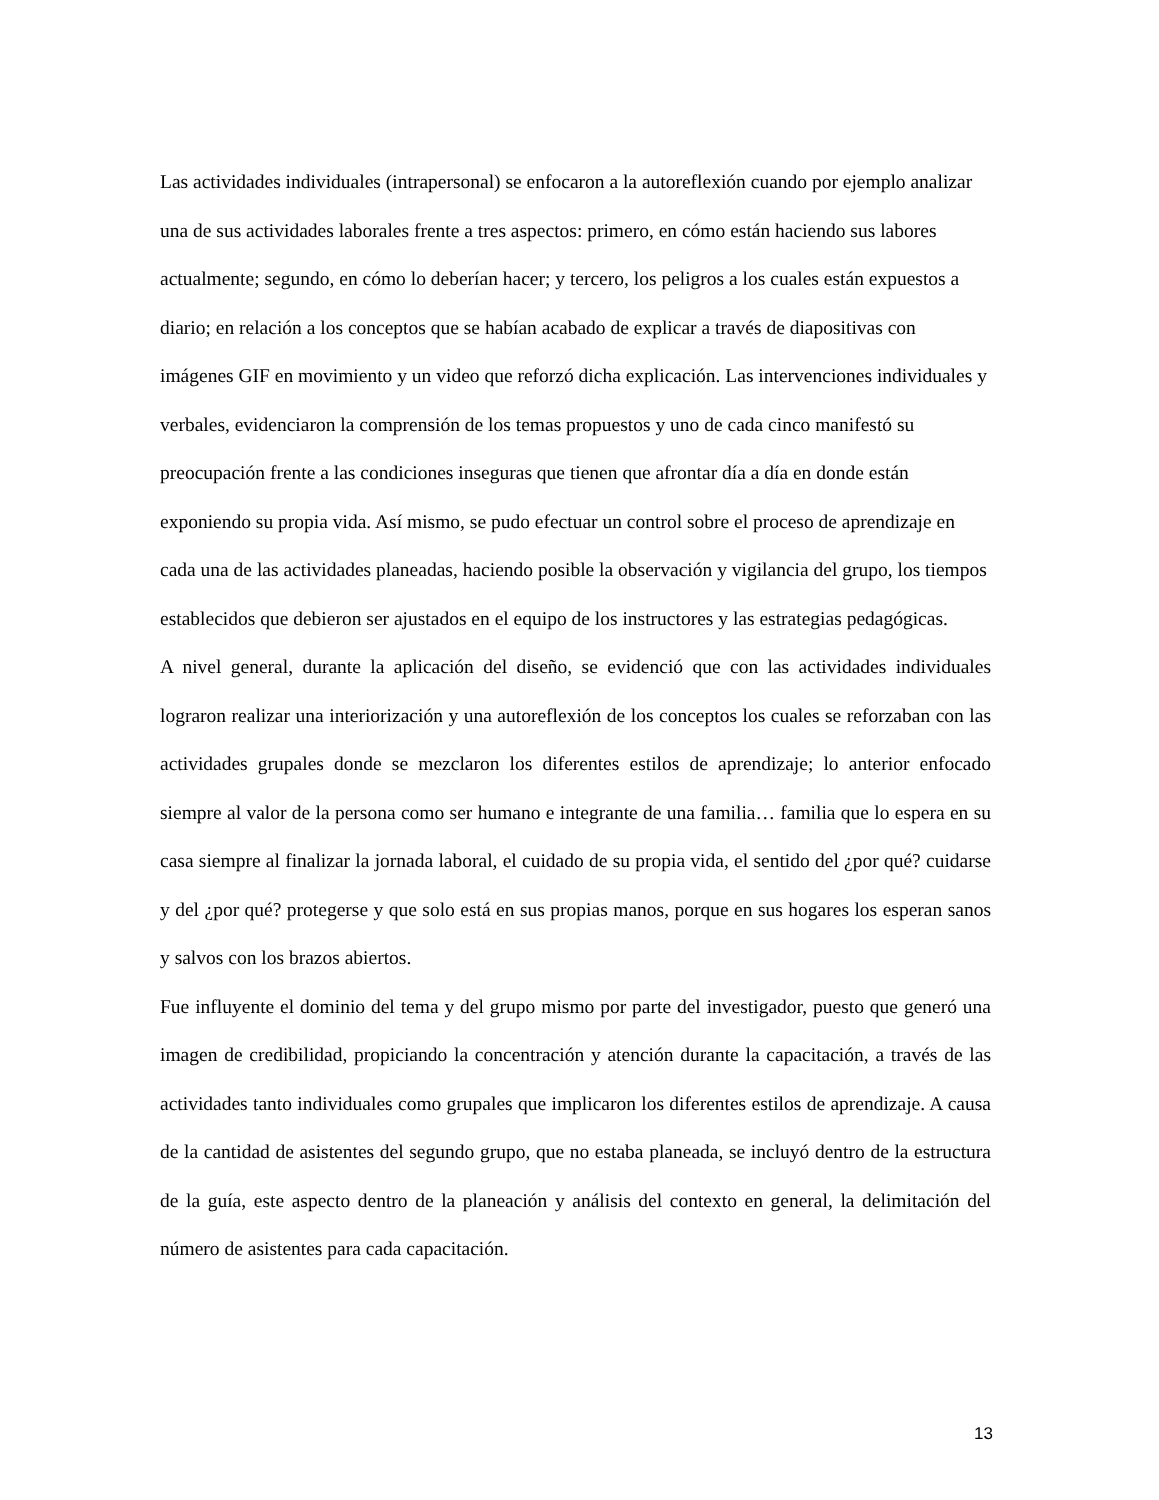Las actividades individuales (intrapersonal) se enfocaron a la autoreflexión cuando por ejemplo analizar una de sus actividades laborales frente a tres aspectos: primero, en cómo están haciendo sus labores actualmente; segundo, en cómo lo deberían hacer; y tercero, los peligros a los cuales están expuestos a diario; en relación a los conceptos que se habían acabado de explicar a través de diapositivas con imágenes GIF en movimiento y un video que reforzó dicha explicación. Las intervenciones individuales y verbales, evidenciaron la comprensión de los temas propuestos y uno de cada cinco manifestó su preocupación frente a las condiciones inseguras que tienen que afrontar día a día en donde están exponiendo su propia vida. Así mismo, se pudo efectuar un control sobre el proceso de aprendizaje en cada una de las actividades planeadas, haciendo posible la observación y vigilancia del grupo, los tiempos establecidos que debieron ser ajustados en el equipo de los instructores y las estrategias pedagógicas.
A nivel general, durante la aplicación del diseño, se evidenció que con las actividades individuales lograron realizar una interiorización y una autoreflexión de los conceptos los cuales se reforzaban con las actividades grupales donde se mezclaron los diferentes estilos de aprendizaje; lo anterior enfocado siempre al valor de la persona como ser humano e integrante de una familia… familia que lo espera en su casa siempre al finalizar la jornada laboral, el cuidado de su propia vida, el sentido del ¿por qué? cuidarse y del ¿por qué? protegerse y que solo está en sus propias manos, porque en sus hogares los esperan sanos y salvos con los brazos abiertos.
Fue influyente el dominio del tema y del grupo mismo por parte del investigador, puesto que generó una imagen de credibilidad, propiciando la concentración y atención durante la capacitación, a través de las actividades tanto individuales como grupales que implicaron los diferentes estilos de aprendizaje. A causa de la cantidad de asistentes del segundo grupo, que no estaba planeada, se incluyó dentro de la estructura de la guía, este aspecto dentro de la planeación y análisis del contexto en general, la delimitación del número de asistentes para cada capacitación.
13